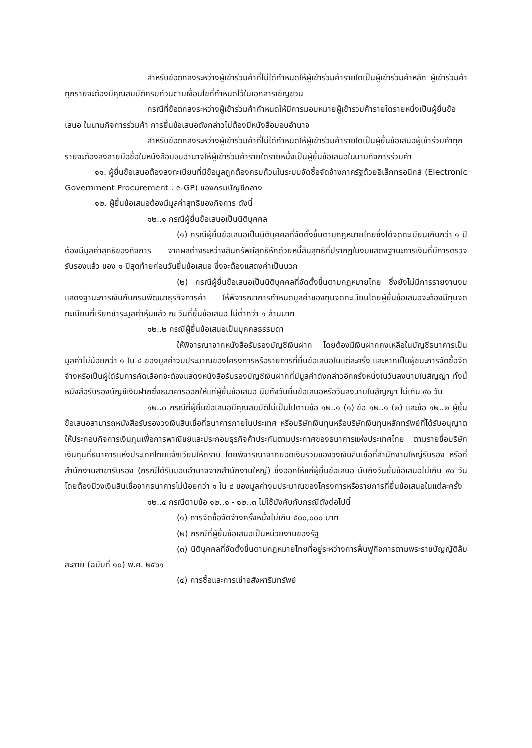สำหรับข้อตกลงระหว่างผู้เข้าร่วมค้าที่ไม่ได้กำหนดให้ผู้เข้าร่วมค้ารายใดเป็นผู้เข้าร่วมค้าหลัก ผู้เข้าร่วมค้าทุกรายจะต้องมีคุณสมบัติครบถ้วนตามเงื่อนไขที่กำหนดไว้ในเอกสารเชิญชวน
กรณีที่ข้อตกลงระหว่างผู้เข้าร่วมค้ากำหนดให้มีการมอบหมายผู้เข้าร่วมค้ารายใดรายหนึ่งเป็นผู้ยื่นข้อเสนอ ในนามกิจการร่วมค้า การยื่นข้อเสนอดังกล่าวไม่ต้องมีหนังสือมอบอำนาจ
สำหรับข้อตกลงระหว่างผู้เข้าร่วมค้าที่ไม่ได้กำหนดให้ผู้เข้าร่วมค้ารายใดเป็นผู้ยื่นข้อเสนอผู้เข้าร่วมค้าทุกรายจะต้องลงลายมือชื่อในหนังสือมอบอำนาจให้ผู้เข้าร่วมค้ารายใดรายหนึ่งเป็นผู้ยื่นข้อเสนอในนามกิจการร่วมค้า
๑๑. ผู้ยื่นข้อเสนอต้องลงทะเบียนที่มีข้อมูลถูกต้องครบถ้วนในระบบจัดซื้อจัดจ้างภาครัฐด้วยอิเล็กทรอนิกส์ (Electronic Government Procurement : e-GP) ของกรมบัญชีกลาง
๑๒. ผู้ยื่นข้อเสนอต้องมีมูลค่าสุทธิของกิจการ ดังนี้
๑๒..๑ กรณีผู้ยื่นข้อเสนอเป็นนิติบุคคล
(๑) กรณีผู้ยื่นข้อเสนอเป็นนิติบุคคลที่จัดตั้งขึ้นตามกฎหมายไทยซึ่งได้จดทะเบียนเกินกว่า ๑ ปี ต้องมีมูลค่าสุทธิของกิจการ จากผลต่างระหว่างสินทรัพย์สุทธิหักด้วยหนี้สินสุทธิที่ปรากฏในงบแสดงฐานะการเงินที่มีการตรวจรับรองแล้ว ของ ๑ ปีสุดท้ายก่อนวันยื่นข้อเสนอ ซึ่งจะต้องแสดงค่าเป็นบวก
(๒) กรณีผู้ยื่นข้อเสนอเป็นนิติบุคคลที่จัดตั้งขึ้นตามกฎหมายไทย ซึ่งยังไม่มีการรายงานงบแสดงฐานะการเงินกับกรมพัฒนาธุรกิจการค้า ให้พิจารณาการกำหนดมูลค่าของทุนจดทะเบียนโดยผู้ยื่นข้อเสนอจะต้องมีทุนจดทะเบียนที่เรียกชำระมูลค่าหุ้นแล้ว ณ วันที่ยื่นข้อเสนอ ไม่ต่ำกว่า ๑ ล้านบาท
๑๒..๒ กรณีผู้ยื่นข้อเสนอเป็นบุคคลธรรมดา
ให้พิจารณาจากหนังสือรับรองบัญชีเงินฝาก โดยต้องมีเงินฝากคงเหลือในบัญชีธนาคารเป็นมูลค่าไม่น้อยกว่า ๑ ใน ๔ ของมูลค่างบประมาณของโครงการหรือรายการที่ยื่นข้อเสนอในแต่ละครั้ง และหากเป็นผู้ชนะการจัดซื้อจัดจ้างหรือเป็นผู้ได้รับการคัดเลือกจะต้องแสดงหนังสือรับรองบัญชีเงินฝากที่มีมูลค่าดังกล่าวอีกครั้งหนึ่งในวันลงนามในสัญญา ทั้งนี้ หนังสือรับรองบัญชีเงินฝากซึ่งธนาคารออกให้แก่ผู้ยื่นข้อเสนอ นับถึงวันยื่นข้อเสนอหรือวันลงนามในสัญญา ไม่เกิน ๙๐ วัน
๑๒..๓ กรณีที่ผู้ยื่นข้อเสนอมีคุณสมบัติไม่เป็นไปตามข้อ ๑๒..๑ (๑) ข้อ ๑๒..๑ (๒) และข้อ ๑๒..๒ ผู้ยื่นข้อเสนอสามารถหนังสือรับรองวงเงินสินเชื่อที่ธนาคารภายในประเทศ หรือบริษัทเงินทุนหรือบริษัทเงินทุนหลักทรัพย์ที่ได้รับอนุญาตให้ประกอบกิจการเงินทุนเพื่อการพาณิชย์และประกอบธุรกิจค้าประกันตามประกาศของธนาคารแห่งประเทศไทย ตามรายชื่อบริษัทเงินทุนที่ธนาคารแห่งประเทศไทยแจ้งเวียนให้ทราบ โดยพิจารณาจากยอดเงินรวมของวงเงินสินเชื่อที่สำนักงานใหญ่รับรอง หรือที่สำนักงานสาขารับรอง (กรณีได้รับมอบอำนาจจากสำนักงานใหญ่) ซึ่งออกให้แก่ผู้ยื่นข้อเสนอ นับถึงวันยื่นข้อเสนอไม่เกิน ๙๐ วัน โดยต้องมีวงเงินสินเชื่อจากธนาคารไม่น้อยกว่า ๑ ใน ๔ ของมูลค่างบประมาณของโครงการหรือรายการที่ยื่นข้อเสนอในแต่ละครั้ง
๑๒..๔ กรณีตามข้อ ๑๒..๑ - ๑๒..๓ ไม่ใช้บังคับกับกรณีดังต่อไปนี้
(๑) การจัดซื้อจัดจ้างครั้งหนึ่งไม่เกิน ๕๐๐,๐๐๐ บาท
(๒) กรณีที่ผู้ยื่นข้อเสนอเป็นหน่วยงานของรัฐ
(๓) นิติบุคคลที่จัดตั้งขึ้นตามกฎหมายไทยที่อยู่ระหว่างการฟื้นฟูกิจการตามพระราชบัญญัติล้มละลาย (ฉบับที่ ๑๐) พ.ศ. ๒๕๖๑
(๔) การซื้อและการเช่าอสังหาริมทรัพย์